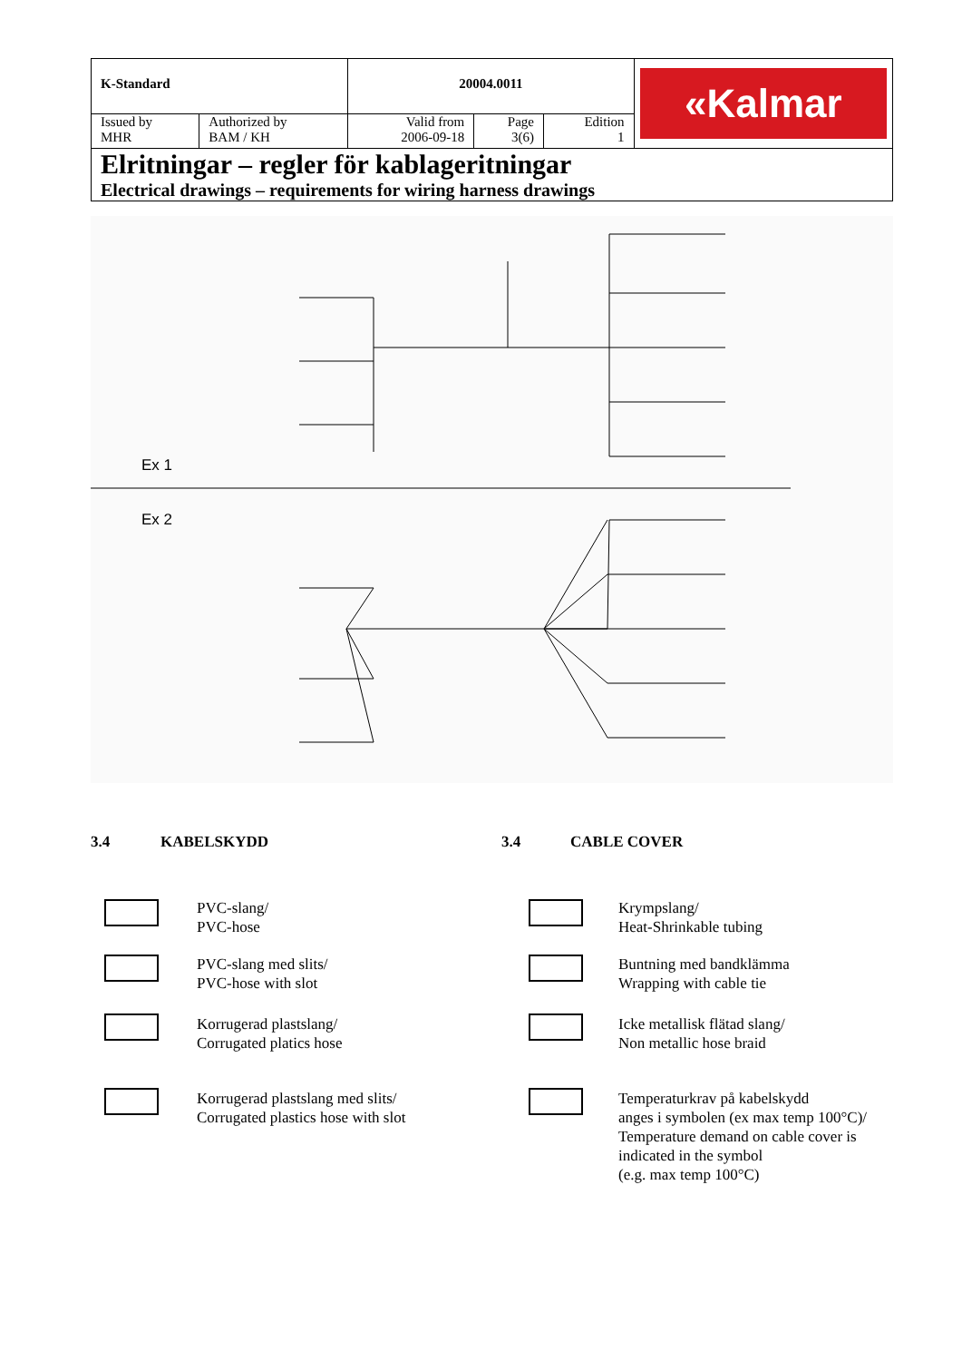| K-Standard | | 20004.0011 | | | «Kalmar |
| Issued by MHR | Authorized by BAM / KH | Valid from 2006-09-18 | Page 3(6) | Edition 1 | |
| Elritningar – regler för kablageritningar Electrical drawings – requirements for wiring harness drawings | | | | | |
Ex 1
Ex 2
3.4 KABELSKYDD 3.4 CABLE COVER
PVC-slang/
PVC-hose
Krympslang/
Heat-Shrinkable tubing
PVC-slang med slits/
PVC-hose with slot
Buntning med bandklämma
Wrapping with cable tie
Korrugerad plastslang/
Corrugated platics hose
Icke metallisk flätad slang/
Non metallic hose braid
Korrugerad plastslang med slits/
Corrugated plastics hose with slot
Temperaturkrav på kabelskydd
anges i symbolen (ex max temp 100°C)/
Temperature demand on cable cover is
indicated in the symbol
(e.g. max temp 100°C)